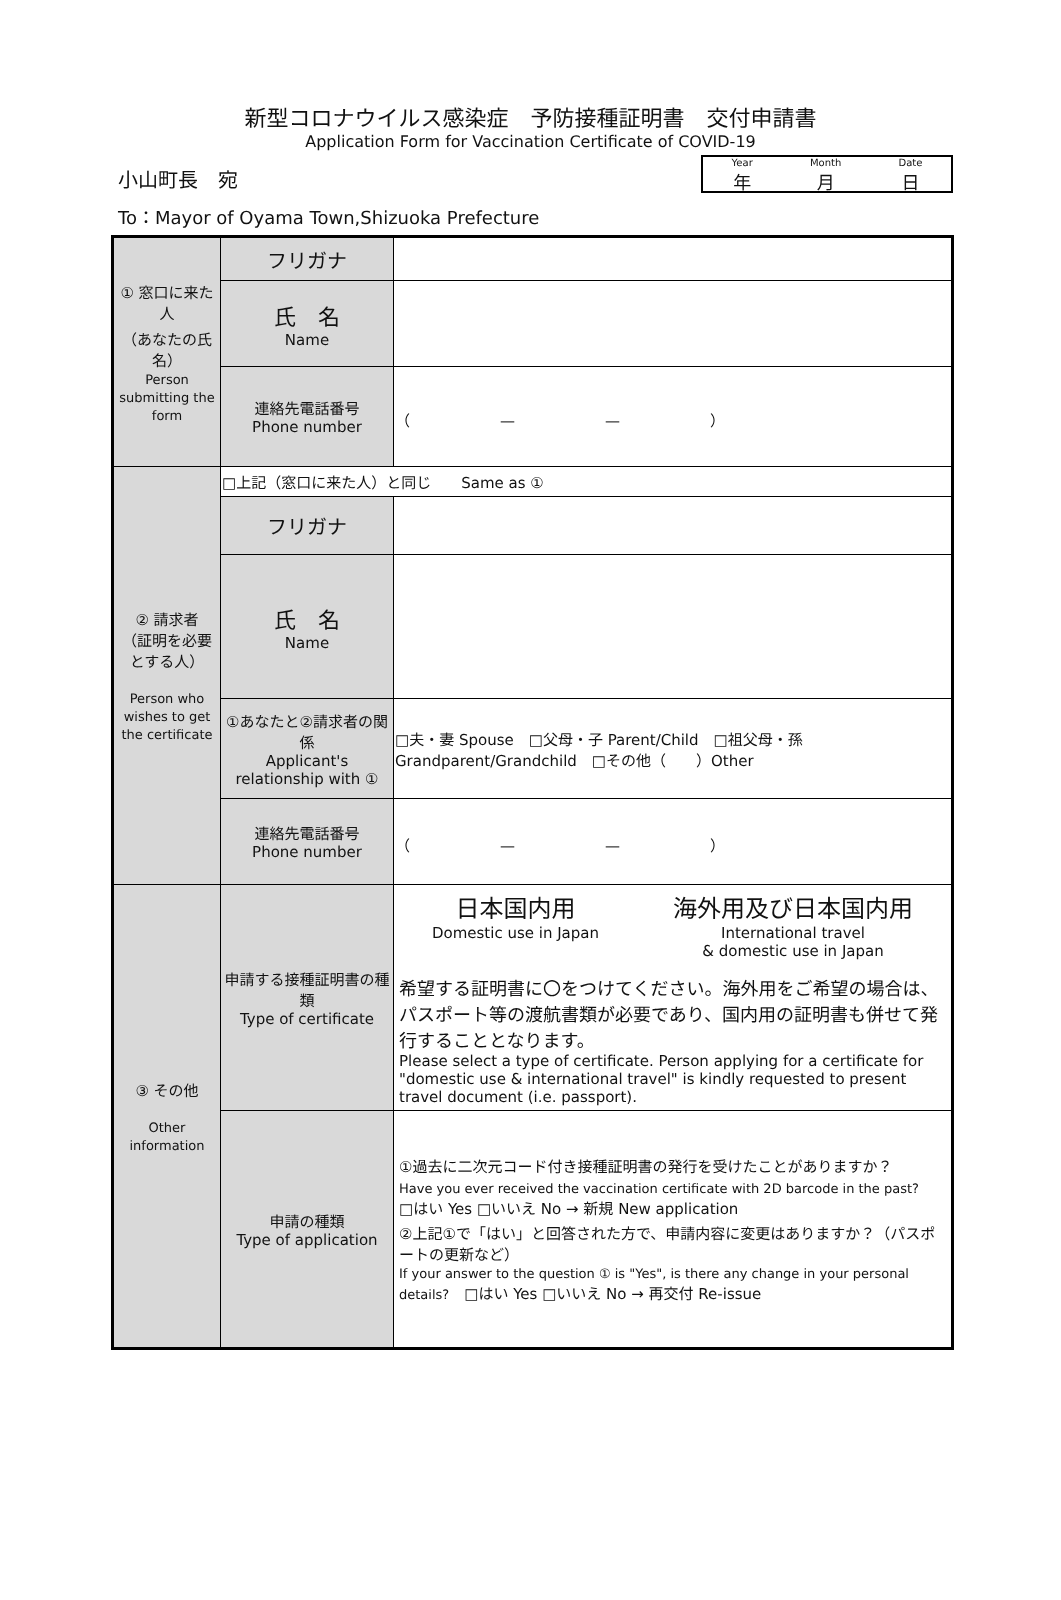新型コロナウイルス感染症　予防接種証明書　交付申請書
Application Form for Vaccination Certificate of COVID-19
小山町長　宛
Year
年
Month
月
Date
日
To：Mayor of Oyama Town,Shizuoka Prefecture
| ① 窓口に来た人 （あなたの氏名） Person submitting the form | フリガナ | |
| | 氏 名 Name | |
| | 連絡先電話番号 Phone number | （ — — ） |
| ② 請求者 （証明を必要とする人） Person who wishes to get the certificate | □上記（窓口に来た人）と同じ Same as ① | |
| | フリガナ | |
| | 氏 名 Name | |
| | ①あなたと②請求者の関係 Applicant's relationship with ① | □夫・妻 Spouse □父母・子 Parent/Child □祖父母・孫 Grandparent/Grandchild □その他（ ）Other |
| | 連絡先電話番号 Phone number | （ — — ） |
| ③ その他 Other information | 申請する接種証明書の種類 Type of certificate | 日本国内用 Domestic use in Japan 海外用及び日本国内用 International travel & domestic use in Japan 希望する証明書に〇をつけてください。海外用をご希望の場合は、パスポート等の渡航書類が必要であり、国内用の証明書も併せて発行することとなります。 Please select a type of certificate. Person applying for a certificate for "domestic use & international travel" is kindly requested to present travel document (i.e. passport). |
| | 申請の種類 Type of application | ①過去に二次元コード付き接種証明書の発行を受けたことがありますか？ Have you ever received the vaccination certificate with 2D barcode in the past? □はい Yes □いいえ No → 新規 New application ②上記①で「はい」と回答された方で、申請内容に変更はありますか？（パスポートの更新など） If your answer to the question ① is "Yes", is there any change in your personal details? □はい Yes □いいえ No → 再交付 Re-issue |